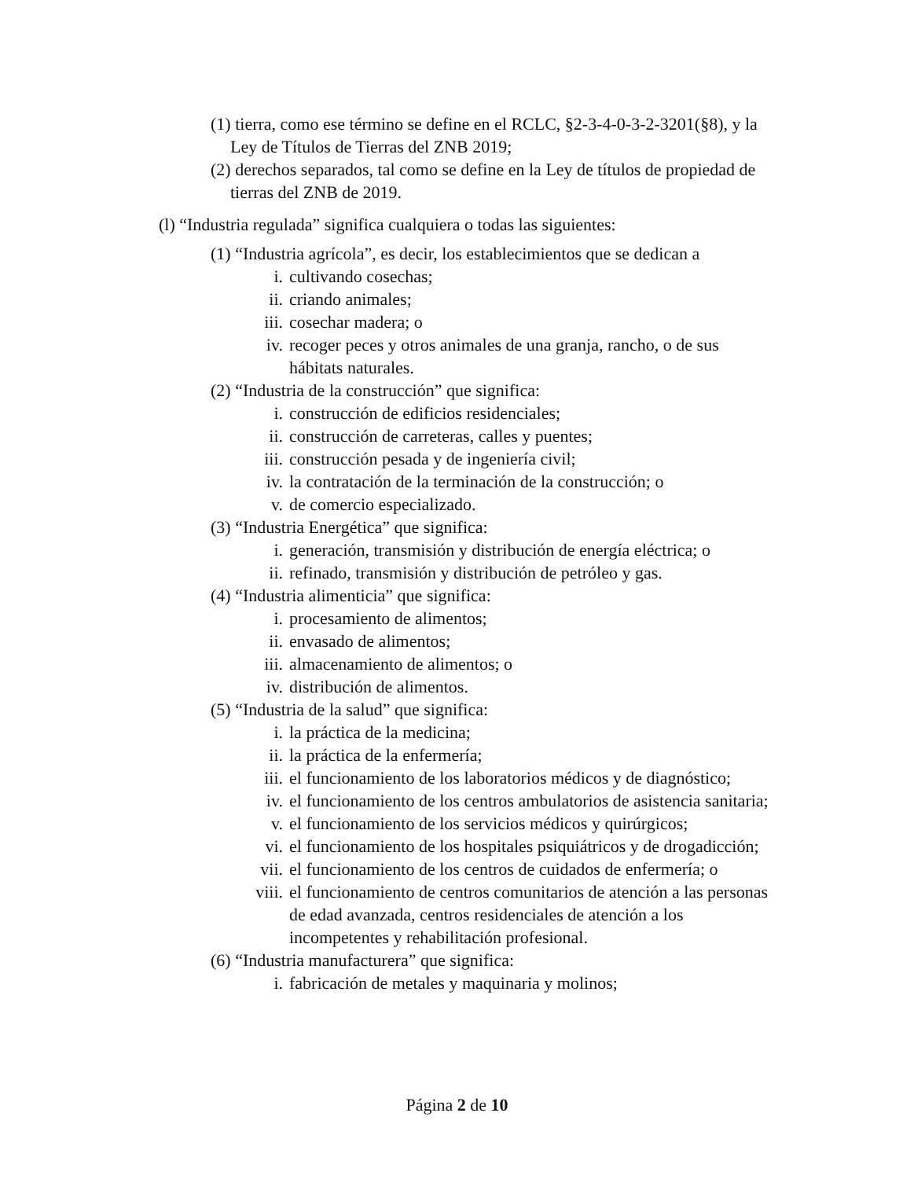(1) tierra, como ese término se define en el RCLC, §2-3-4-0-3-2-3201(§8), y la Ley de Títulos de Tierras del ZNB 2019;
(2) derechos separados, tal como se define en la Ley de títulos de propiedad de tierras del ZNB de 2019.
(l) “Industria regulada” significa cualquiera o todas las siguientes:
(1) “Industria agrícola”, es decir, los establecimientos que se dedican a
i. cultivando cosechas;
ii. criando animales;
iii. cosechar madera; o
iv. recoger peces y otros animales de una granja, rancho, o de sus hábitats naturales.
(2) “Industria de la construcción” que significa:
i. construcción de edificios residenciales;
ii. construcción de carreteras, calles y puentes;
iii. construcción pesada y de ingeniería civil;
iv. la contratación de la terminación de la construcción; o
v. de comercio especializado.
(3) “Industria Energética” que significa:
i. generación, transmisión y distribución de energía eléctrica; o
ii. refinado, transmisión y distribución de petróleo y gas.
(4) “Industria alimenticia” que significa:
i. procesamiento de alimentos;
ii. envasado de alimentos;
iii. almacenamiento de alimentos; o
iv. distribución de alimentos.
(5) “Industria de la salud” que significa:
i. la práctica de la medicina;
ii. la práctica de la enfermería;
iii. el funcionamiento de los laboratorios médicos y de diagnóstico;
iv. el funcionamiento de los centros ambulatorios de asistencia sanitaria;
v. el funcionamiento de los servicios médicos y quirúrgicos;
vi. el funcionamiento de los hospitales psiquiátricos y de drogadicción;
vii. el funcionamiento de los centros de cuidados de enfermería; o
viii. el funcionamiento de centros comunitarios de atención a las personas de edad avanzada, centros residenciales de atención a los incompetentes y rehabilitación profesional.
(6) “Industria manufacturera” que significa:
i. fabricación de metales y maquinaria y molinos;
Página 2 de 10